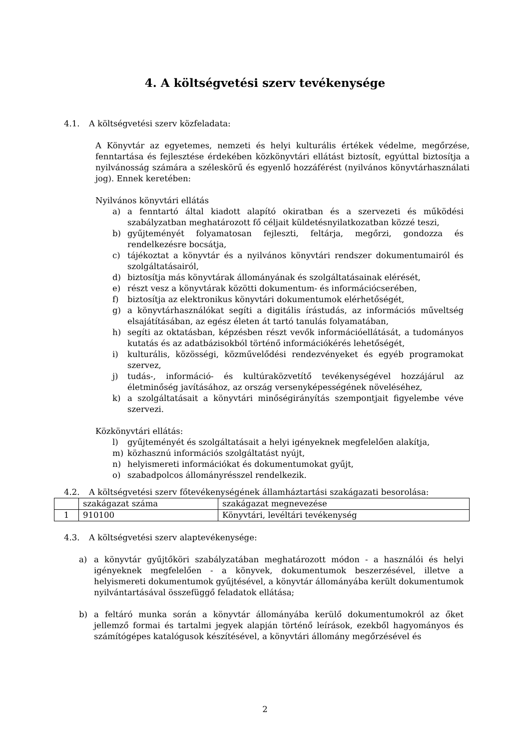4. A költségvetési szerv tevékenysége
4.1. A költségvetési szerv közfeladata:
A Könyvtár az egyetemes, nemzeti és helyi kulturális értékek védelme, megőrzése, fenntartása és fejlesztése érdekében közkönyvtári ellátást biztosít, egyúttal biztosítja a nyilvánosság számára a széleskörű és egyenlő hozzáférést (nyilvános könyvtárhasználati jog). Ennek keretében:
Nyilvános könyvtári ellátás
a) a fenntartó által kiadott alapító okiratban és a szervezeti és működési szabályzatban meghatározott fő céljait küldetésnyilatkozatban közzé teszi,
b) gyűjteményét folyamatosan fejleszti, feltárja, megőrzi, gondozza és rendelkezésre bocsátja,
c) tájékoztat a könyvtár és a nyilvános könyvtári rendszer dokumentumairól és szolgáltatásairól,
d) biztosítja más könyvtárak állományának és szolgáltatásainak elérését,
e) részt vesz a könyvtárak közötti dokumentum- és információcserében,
f) biztosítja az elektronikus könyvtári dokumentumok elérhetőségét,
g) a könyvtárhasználókat segíti a digitális írástudás, az információs műveltség elsajátításában, az egész életen át tartó tanulás folyamatában,
h) segíti az oktatásban, képzésben részt vevők információellátását, a tudományos kutatás és az adatbázisokból történő információkérés lehetőségét,
i) kulturális, közösségi, közművelődési rendezvényeket és egyéb programokat szervez,
j) tudás-, információ- és kultúraközvetítő tevékenységével hozzájárul az életminőség javításához, az ország versenyképességének növeléséhez,
k) a szolgáltatásait a könyvtári minőségirányítás szempontjait figyelembe véve szervezi.
Közkönyvtári ellátás:
l) gyűjteményét és szolgáltatásait a helyi igényeknek megfelelően alakítja,
m) közhasznú információs szolgáltatást nyújt,
n) helyismereti információkat és dokumentumokat gyűjt,
o) szabadpolcos állományrésszel rendelkezik.
4.2. A költségvetési szerv főtevékenységének államháztartási szakágazati besorolása:
| | szakágazat száma | szakágazat megnevezése |
| 1 | 910100 | Könyvtári, levéltári tevékenység |
4.3. A költségvetési szerv alaptevékenysége:
a) a könyvtár gyűjtőköri szabályzatában meghatározott módon - a használói és helyi igényeknek megfelelően - a könyvek, dokumentumok beszerzésével, illetve a helyismereti dokumentumok gyűjtésével, a könyvtár állományába került dokumentumok nyilvántartásával összefüggő feladatok ellátása;
b) a feltáró munka során a könyvtár állományába kerülő dokumentumokról az őket jellemző formai és tartalmi jegyek alapján történő leírások, ezekből hagyományos és számítógépes katalógusok készítésével, a könyvtári állomány megőrzésével és
2